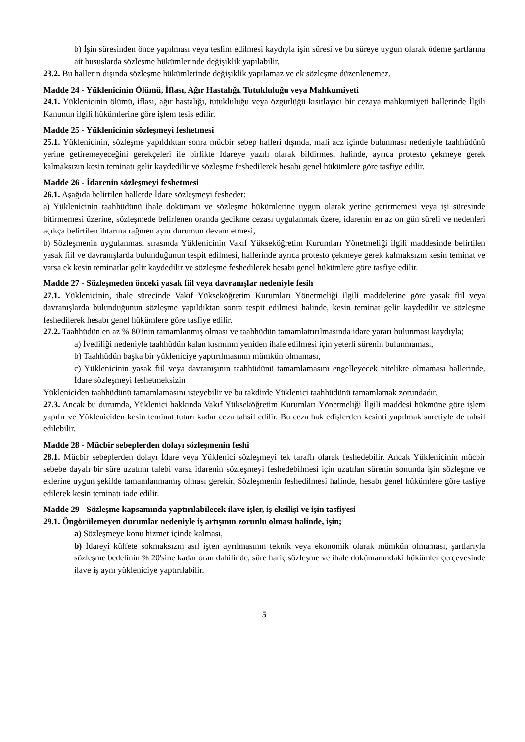b) İşin süresinden önce yapılması veya teslim edilmesi kaydıyla işin süresi ve bu süreye uygun olarak ödeme şartlarına ait hususlarda sözleşme hükümlerinde değişiklik yapılabilir.
23.2. Bu hallerin dışında sözleşme hükümlerinde değişiklik yapılamaz ve ek sözleşme düzenlenemez.
Madde 24 - Yüklenicinin Ölümü, İflası, Ağır Hastalığı, Tutukluluğu veya Mahkumiyeti
24.1. Yüklenicinin ölümü, iflası, ağır hastalığı, tutukluluğu veya özgürlüğü kısıtlayıcı bir cezaya mahkumiyeti hallerinde İlgili Kanunun ilgili hükümlerine göre işlem tesis edilir.
Madde 25 - Yüklenicinin sözleşmeyi feshetmesi
25.1. Yüklenicinin, sözleşme yapıldıktan sonra mücbir sebep halleri dışında, mali acz içinde bulunması nedeniyle taahhüdünü yerine getiremeyeceğini gerekçeleri ile birlikte İdareye yazılı olarak bildirmesi halinde, ayrıca protesto çekmeye gerek kalmaksızın kesin teminatı gelir kaydedilir ve sözleşme feshedilerek hesabı genel hükümlere göre tasfiye edilir.
Madde 26 - İdarenin sözleşmeyi feshetmesi
26.1. Aşağıda belirtilen hallerde İdare sözleşmeyi fesheder:
a) Yüklenicinin taahhüdünü ihale dokümanı ve sözleşme hükümlerine uygun olarak yerine getirmemesi veya işi süresinde bitirmemesi üzerine, sözleşmede belirlenen oranda gecikme cezası uygulanmak üzere, idarenin en az on gün süreli ve nedenleri açıkça belirtilen ihtarına rağmen aynı durumun devam etmesi,
b) Sözleşmenin uygulanması sırasında Yüklenicinin Vakıf Yükseköğretim Kurumları Yönetmeliği ilgili maddesinde belirtilen yasak fiil ve davranışlarda bulunduğunun tespit edilmesi, hallerinde ayrıca protesto çekmeye gerek kalmaksızın kesin teminat ve varsa ek kesin teminatlar gelir kaydedilir ve sözleşme feshedilerek hesabı genel hükümlere göre tasfiye edilir.
Madde 27 - Sözleşmeden önceki yasak fiil veya davranışlar nedeniyle fesih
27.1. Yüklenicinin, ihale sürecinde Vakıf Yükseköğretim Kurumları Yönetmeliği ilgili maddelerine göre yasak fiil veya davranışlarda bulunduğunun sözleşme yapıldıktan sonra tespit edilmesi halinde, kesin teminat gelir kaydedilir ve sözleşme feshedilerek hesabı genel hükümlere göre tasfiye edilir.
27.2. Taahhüdün en az % 80'inin tamamlanmış olması ve taahhüdün tamamlattırılmasında idare yararı bulunması kaydıyla;
a) İvediliği nedeniyle taahhüdün kalan kısmının yeniden ihale edilmesi için yeterli sürenin bulunmaması,
b) Taahhüdün başka bir yükleniciye yaptırılmasının mümkün olmaması,
c) Yüklenicinin yasak fiil veya davranışının taahhüdünü tamamlamasını engelleyecek nitelikte olmaması hallerinde, İdare sözleşmeyi feshetmeksizin
Yükleniciden taahhüdünü tamamlamasını isteyebilir ve bu takdirde Yüklenici taahhüdünü tamamlamak zorundadır.
27.3. Ancak bu durumda, Yüklenici hakkında Vakıf Yükseköğretim Kurumları Yönetmeliği İlgili maddesi hükmüne göre işlem yapılır ve Yükleniciden kesin teminat tutarı kadar ceza tahsil edilir. Bu ceza hak edişlerden kesinti yapılmak suretiyle de tahsil edilebilir.
Madde 28 - Mücbir sebeplerden dolayı sözleşmenin feshi
28.1. Mücbir sebeplerden dolayı İdare veya Yüklenici sözleşmeyi tek taraflı olarak feshedebilir. Ancak Yüklenicinin mücbir sebebe dayalı bir süre uzatımı talebi varsa idarenin sözleşmeyi feshedebilmesi için uzatılan sürenin sonunda işin sözleşme ve eklerine uygun şekilde tamamlanmamış olması gerekir. Sözleşmenin feshedilmesi halinde, hesabı genel hükümlere göre tasfiye edilerek kesin teminatı iade edilir.
Madde 29 - Sözleşme kapsamında yaptırılabilecek ilave işler, iş eksilişi ve işin tasfiyesi
29.1. Öngörülemeyen durumlar nedeniyle iş artışının zorunlu olması halinde, işin;
a) Sözleşmeye konu hizmet içinde kalması,
b) İdareyi külfete sokmaksızın asıl işten ayrılmasının teknik veya ekonomik olarak mümkün olmaması, şartlarıyla sözleşme bedelinin % 20'sine kadar oran dahilinde, süre hariç sözleşme ve ihale dokümanındaki hükümler çerçevesinde ilave iş aynı yükleniciye yaptırılabilir.
5